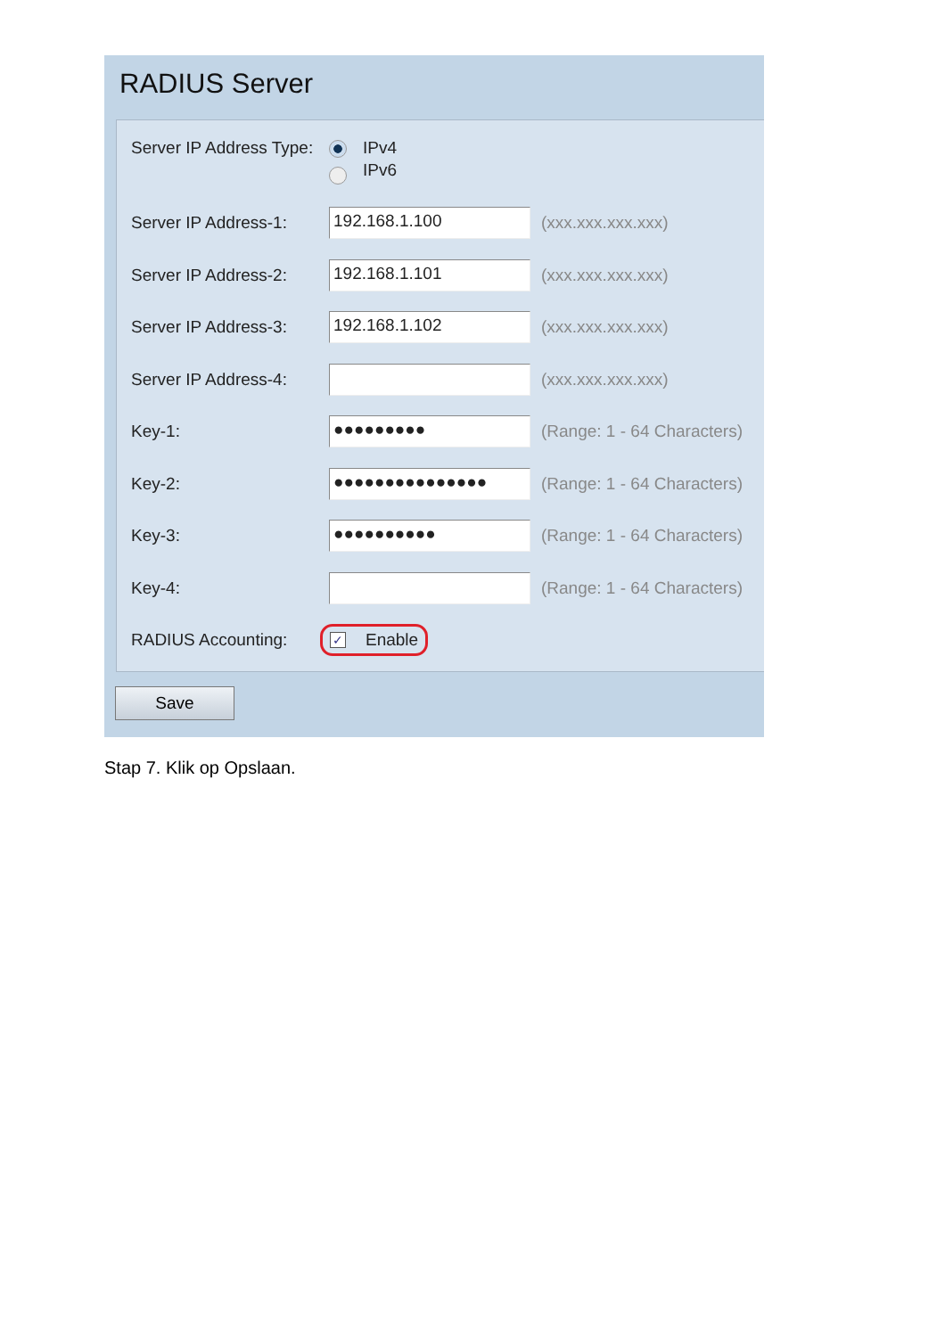RADIUS Server
Server IP Address Type: IPv4
IPv6
Server IP Address-1:
192.168.1.100
(xxx.xxx.xxx.xxx)
Server IP Address-2:
192.168.1.101
(xxx.xxx.xxx.xxx)
Server IP Address-3:
192.168.1.102
(xxx.xxx.xxx.xxx)
Server IP Address-4:
(xxx.xxx.xxx.xxx)
Key-1:
●●●●●●●●●
(Range: 1 - 64 Characters)
Key-2:
●●●●●●●●●●●●●●●
(Range: 1 - 64 Characters)
Key-3:
●●●●●●●●●●
(Range: 1 - 64 Characters)
Key-4: (Range: 1 - 64 Characters)
RADIUS Accounting: ✓ Enable
Save
Stap 7. Klik op Opslaan.